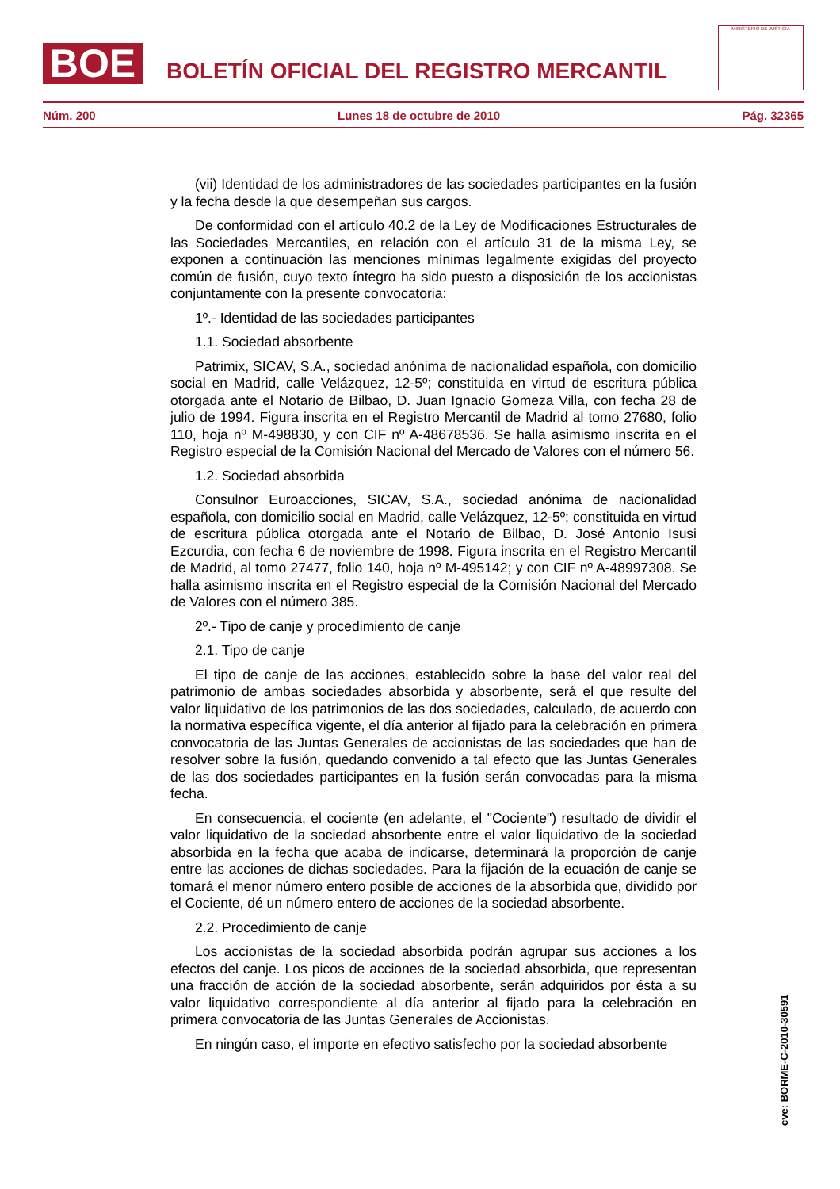BOE
BOLETÍN OFICIAL DEL REGISTRO MERCANTIL
MINISTERIO DE JUSTICIA
Núm. 200 Lunes 18 de octubre de 2010 Pág. 32365
(vii) Identidad de los administradores de las sociedades participantes en la fusión y la fecha desde la que desempeñan sus cargos.
De conformidad con el artículo 40.2 de la Ley de Modificaciones Estructurales de las Sociedades Mercantiles, en relación con el artículo 31 de la misma Ley, se exponen a continuación las menciones mínimas legalmente exigidas del proyecto común de fusión, cuyo texto íntegro ha sido puesto a disposición de los accionistas conjuntamente con la presente convocatoria:
1º.- Identidad de las sociedades participantes
1.1. Sociedad absorbente
Patrimix, SICAV, S.A., sociedad anónima de nacionalidad española, con domicilio social en Madrid, calle Velázquez, 12-5º; constituida en virtud de escritura pública otorgada ante el Notario de Bilbao, D. Juan Ignacio Gomeza Villa, con fecha 28 de julio de 1994. Figura inscrita en el Registro Mercantil de Madrid al tomo 27680, folio 110, hoja nº M-498830, y con CIF nº A-48678536. Se halla asimismo inscrita en el Registro especial de la Comisión Nacional del Mercado de Valores con el número 56.
1.2. Sociedad absorbida
Consulnor Euroacciones, SICAV, S.A., sociedad anónima de nacionalidad española, con domicilio social en Madrid, calle Velázquez, 12-5º; constituida en virtud de escritura pública otorgada ante el Notario de Bilbao, D. José Antonio Isusi Ezcurdia, con fecha 6 de noviembre de 1998. Figura inscrita en el Registro Mercantil de Madrid, al tomo 27477, folio 140, hoja nº M-495142; y con CIF nº A-48997308. Se halla asimismo inscrita en el Registro especial de la Comisión Nacional del Mercado de Valores con el número 385.
2º.- Tipo de canje y procedimiento de canje
2.1. Tipo de canje
El tipo de canje de las acciones, establecido sobre la base del valor real del patrimonio de ambas sociedades absorbida y absorbente, será el que resulte del valor liquidativo de los patrimonios de las dos sociedades, calculado, de acuerdo con la normativa específica vigente, el día anterior al fijado para la celebración en primera convocatoria de las Juntas Generales de accionistas de las sociedades que han de resolver sobre la fusión, quedando convenido a tal efecto que las Juntas Generales de las dos sociedades participantes en la fusión serán convocadas para la misma fecha.
En consecuencia, el cociente (en adelante, el "Cociente") resultado de dividir el valor liquidativo de la sociedad absorbente entre el valor liquidativo de la sociedad absorbida en la fecha que acaba de indicarse, determinará la proporción de canje entre las acciones de dichas sociedades. Para la fijación de la ecuación de canje se tomará el menor número entero posible de acciones de la absorbida que, dividido por el Cociente, dé un número entero de acciones de la sociedad absorbente.
2.2. Procedimiento de canje
Los accionistas de la sociedad absorbida podrán agrupar sus acciones a los efectos del canje. Los picos de acciones de la sociedad absorbida, que representan una fracción de acción de la sociedad absorbente, serán adquiridos por ésta a su valor liquidativo correspondiente al día anterior al fijado para la celebración en primera convocatoria de las Juntas Generales de Accionistas.
En ningún caso, el importe en efectivo satisfecho por la sociedad absorbente
cve: BORME-C-2010-30591